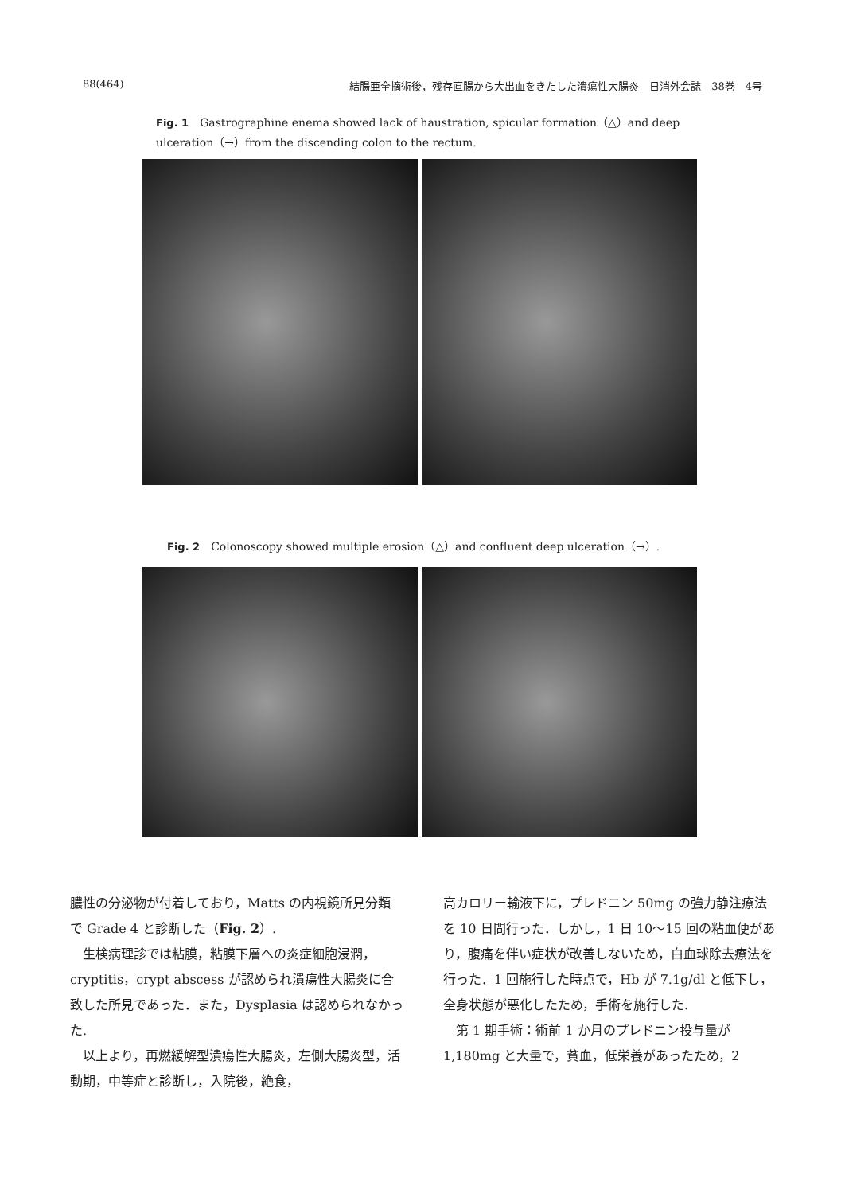88(464) 結腸亜全摘術後，残存直腸から大出血をきたした潰瘍性大腸炎　日消外会誌　38巻　4号
Fig. 1　Gastrographine enema showed lack of haustration, spicular formation（△）and deep ulceration（→）from the discending colon to the rectum.
Fig. 2　Colonoscopy showed multiple erosion（△）and confluent deep ulceration（→）.
膿性の分泌物が付着しており，Matts の内視鏡所見分類で Grade 4 と診断した（Fig. 2）.
生検病理診では粘膜，粘膜下層への炎症細胞浸潤，cryptitis，crypt abscess が認められ潰瘍性大腸炎に合致した所見であった．また，Dysplasia は認められなかった.
以上より，再燃緩解型潰瘍性大腸炎，左側大腸炎型，活動期，中等症と診断し，入院後，絶食，
高カロリー輸液下に，プレドニン 50mg の強力静注療法を 10 日間行った．しかし，1 日 10～15 回の粘血便があり，腹痛を伴い症状が改善しないため，白血球除去療法を行った．1 回施行した時点で，Hb が 7.1g/dl と低下し，全身状態が悪化したため，手術を施行した.
第 1 期手術：術前 1 か月のプレドニン投与量が 1,180mg と大量で，貧血，低栄養があったため，2